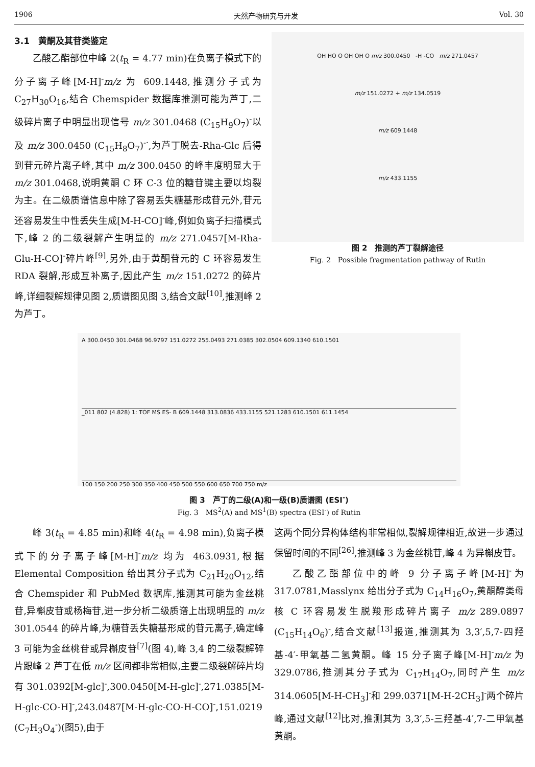1906 天然产物研究与开发 Vol. 30
3.1　黄酮及其苷类鉴定
乙酸乙酯部位中峰 2(t<sub>R</sub> = 4.77 min)在负离子模式下的分子离子峰[M-H]<sup>-</sup>m/z 为 609.1448,推测分子式为 C<sub>27</sub>H<sub>30</sub>O<sub>16</sub>,结合 Chemspider 数据库推测可能为芦丁,二级碎片离子中明显出现信号 m/z 301.0468 (C<sub>15</sub>H<sub>9</sub>O<sub>7</sub>)<sup>-</sup>以及 m/z 300.0450 (C<sub>15</sub>H<sub>8</sub>O<sub>7</sub>)<sup>-·</sup>,为芦丁脱去-Rha-Glc 后得到苷元碎片离子峰,其中 m/z 300.0450 的峰丰度明显大于 m/z 301.0468,说明黄酮 C 环 C-3 位的糖苷键主要以均裂为主。在二级质谱信息中除了容易丢失糖基形成苷元外,苷元还容易发生中性丢失生成[M-H-CO]<sup>-</sup>峰,例如负离子扫描模式下,峰 2 的二级裂解产生明显的 m/z 271.0457[M-Rha-Glu-H-CO]<sup>-</sup>碎片峰<sup>[9]</sup>,另外,由于黄酮苷元的 C 环容易发生 RDA 裂解,形成互补离子,因此产生 m/z 151.0272 的碎片峰,详细裂解规律见图 2,质谱图见图 3,结合文献<sup>[10]</sup>,推测峰 2 为芦丁。
OH HO O OH OH O m/z 300.0450 -H -CO m/z 271.0457
m/z 151.0272 + m/z 134.0519
m/z 609.1448
m/z 433.1155
图 2　推测的芦丁裂解途径
Fig. 2　Possible fragmentation pathway of Rutin
A 300.0450 301.0468 96.9797 151.0272 255.0493 271.0385 302.0504 609.1340 610.1501
_011 802 (4.828) 1: TOF MS ES- B 609.1448 313.0836 433.1155 521.1283 610.1501 611.1454
100 150 200 250 300 350 400 450 500 550 600 650 700 750 m/z
图 3　芦丁的二级(A)和一级(B)质谱图 (ESI<sup>-</sup>)
Fig. 3　MS<sup>2</sup>(A) and MS<sup>1</sup>(B) spectra (ESI<sup>-</sup>) of Rutin
峰 3(t<sub>R</sub> = 4.85 min)和峰 4(t<sub>R</sub> = 4.98 min),负离子模式下的分子离子峰[M-H]<sup>-</sup>m/z 均为 463.0931,根据 Elemental Composition 给出其分子式为 C<sub>21</sub>H<sub>20</sub>O<sub>12</sub>,结合 Chemspider 和 PubMed 数据库,推测其可能为金丝桃苷,异槲皮苷或杨梅苷,进一步分析二级质谱上出现明显的 m/z 301.0544 的碎片峰,为糖苷丢失糖基形成的苷元离子,确定峰 3 可能为金丝桃苷或异槲皮苷<sup>[7]</sup>(图 4),峰 3,4 的二级裂解碎片跟峰 2 芦丁在低 m/z 区间都非常相似,主要二级裂解碎片均有 301.0392[M-glc]<sup>-</sup>,300.0450[M-H-glc]<sup>-</sup>,271.0385[M-H-glc-CO-H]<sup>-</sup>,243.0487[M-H-glc-CO-H-CO]<sup>-</sup>,151.0219 (C<sub>7</sub>H<sub>3</sub>O<sub>4</sub><sup>-</sup>)(图5),由于
这两个同分异构体结构非常相似,裂解规律相近,故进一步通过保留时间的不同<sup>[26]</sup>,推测峰 3 为金丝桃苷,峰 4 为异槲皮苷。
乙酸乙酯部位中的峰 9 分子离子峰[M-H]<sup>-</sup>为 317.0781,Masslynx 给出分子式为 C<sub>14</sub>H<sub>16</sub>O<sub>7</sub>,黄酮醇类母核 C 环容易发生脱羧形成碎片离子 m/z 289.0897 (C<sub>15</sub>H<sub>14</sub>O<sub>6</sub>)<sup>-</sup>,结合文献<sup>[13]</sup>报道,推测其为 3,3′,5,7-四羟基-4′-甲氧基二氢黄酮。峰 15 分子离子峰[M-H]<sup>-</sup>m/z 为 329.0786,推测其分子式为 C<sub>17</sub>H<sub>14</sub>O<sub>7</sub>,同时产生 m/z 314.0605[M-H-CH<sub>3</sub>]<sup>-</sup>和 299.0371[M-H-2CH<sub>3</sub>]<sup>-</sup>两个碎片峰,通过文献<sup>[12]</sup>比对,推测其为 3,3′,5-三羟基-4′,7-二甲氧基黄酮。